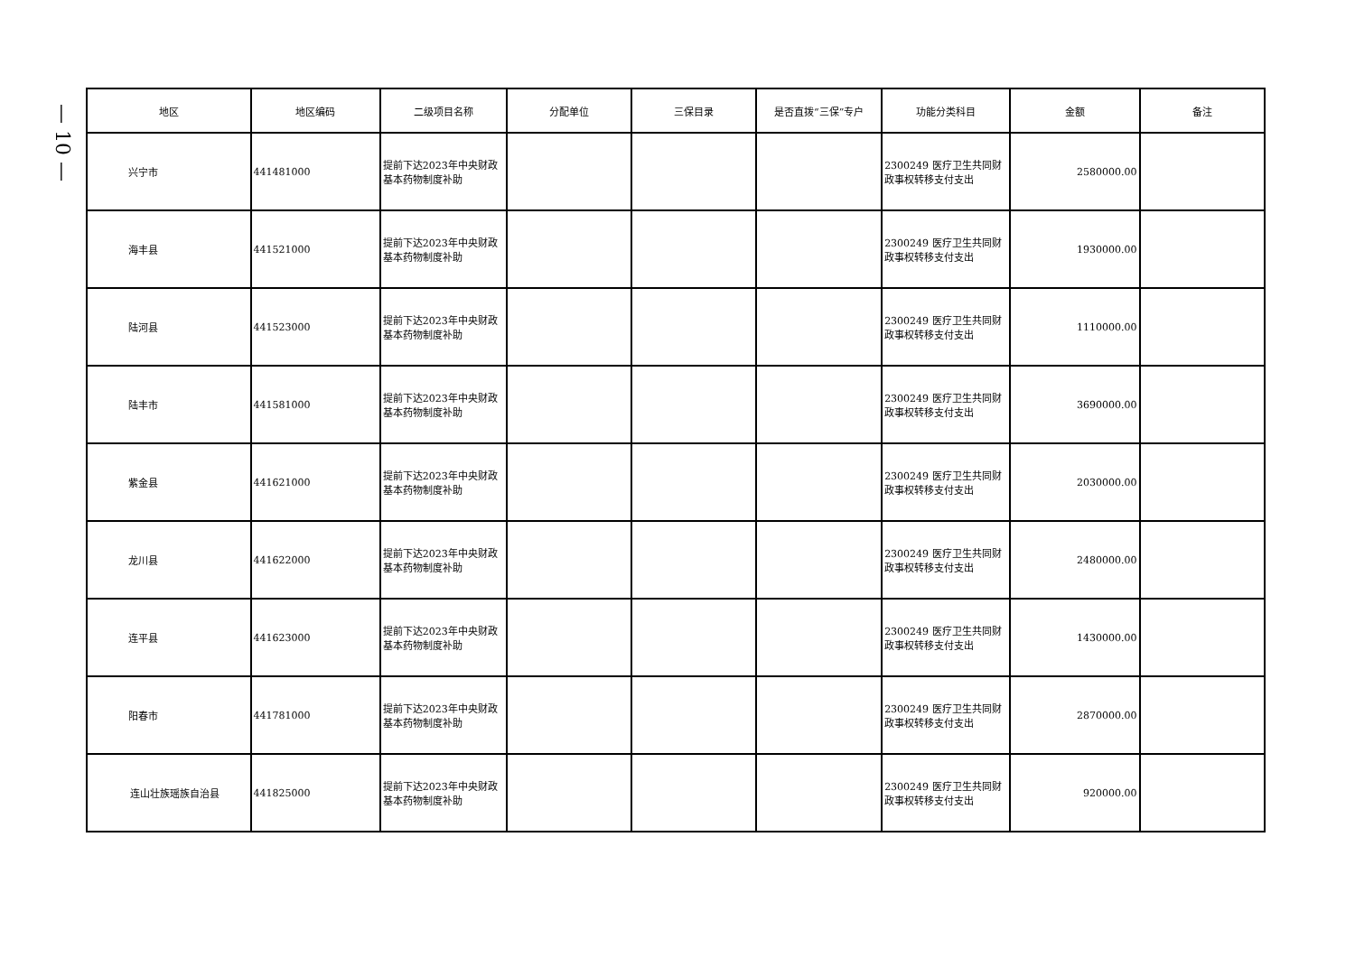— 10 —
| 地区 | 地区编码 | 二级项目名称 | 分配单位 | 三保目录 | 是否直拨“三保”专户 | 功能分类科目 | 金额 | 备注 |
| --- | --- | --- | --- | --- | --- | --- | --- | --- |
| 兴宁市 | 441481000 | 提前下达2023年中央财政基本药物制度补助 | | | | 2300249 医疗卫生共同财政事权转移支付支出 | 2580000.00 | |
| 海丰县 | 441521000 | 提前下达2023年中央财政基本药物制度补助 | | | | 2300249 医疗卫生共同财政事权转移支付支出 | 1930000.00 | |
| 陆河县 | 441523000 | 提前下达2023年中央财政基本药物制度补助 | | | | 2300249 医疗卫生共同财政事权转移支付支出 | 1110000.00 | |
| 陆丰市 | 441581000 | 提前下达2023年中央财政基本药物制度补助 | | | | 2300249 医疗卫生共同财政事权转移支付支出 | 3690000.00 | |
| 紫金县 | 441621000 | 提前下达2023年中央财政基本药物制度补助 | | | | 2300249 医疗卫生共同财政事权转移支付支出 | 2030000.00 | |
| 龙川县 | 441622000 | 提前下达2023年中央财政基本药物制度补助 | | | | 2300249 医疗卫生共同财政事权转移支付支出 | 2480000.00 | |
| 连平县 | 441623000 | 提前下达2023年中央财政基本药物制度补助 | | | | 2300249 医疗卫生共同财政事权转移支付支出 | 1430000.00 | |
| 阳春市 | 441781000 | 提前下达2023年中央财政基本药物制度补助 | | | | 2300249 医疗卫生共同财政事权转移支付支出 | 2870000.00 | |
| 连山壮族瑶族自治县 | 441825000 | 提前下达2023年中央财政基本药物制度补助 | | | | 2300249 医疗卫生共同财政事权转移支付支出 | 920000.00 | |